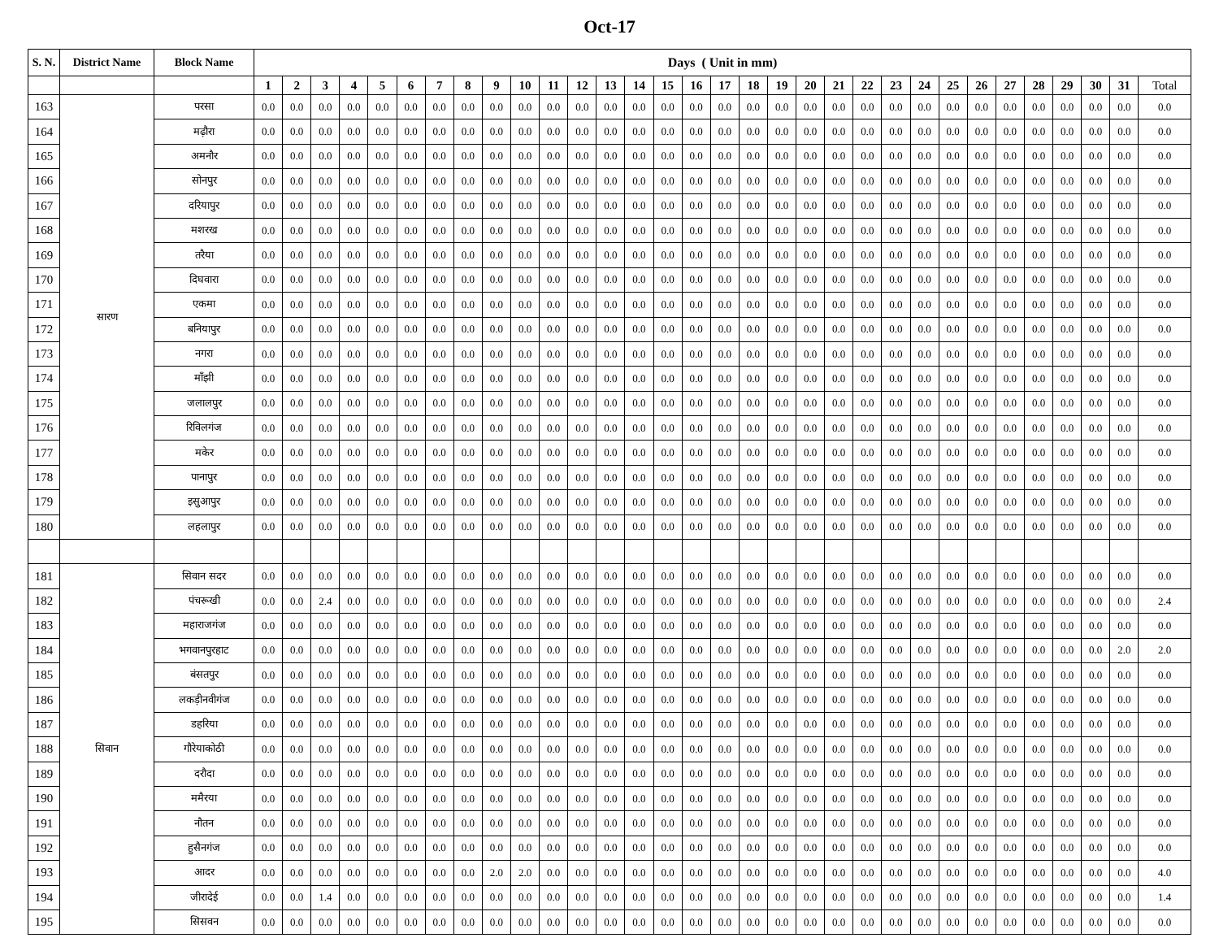Oct-17
| S. N. | District Name | Block Name | Days ( Unit in mm) | | | | | | | | | | | | | | | | | | | | | | | | | | | | | | | |
| --- | --- | --- | --- | --- | --- | --- | --- | --- | --- | --- | --- | --- | --- | --- | --- | --- | --- | --- | --- | --- | --- | --- | --- | --- | --- | --- | --- | --- | --- | --- | --- | --- | --- | --- |
| | | | 1 | 2 | 3 | 4 | 5 | 6 | 7 | 8 | 9 | 10 | 11 | 12 | 13 | 14 | 15 | 16 | 17 | 18 | 19 | 20 | 21 | 22 | 23 | 24 | 25 | 26 | 27 | 28 | 29 | 30 | 31 | Total |
| 163 | सारण | परसा | 0.0 | 0.0 | 0.0 | 0.0 | 0.0 | 0.0 | 0.0 | 0.0 | 0.0 | 0.0 | 0.0 | 0.0 | 0.0 | 0.0 | 0.0 | 0.0 | 0.0 | 0.0 | 0.0 | 0.0 | 0.0 | 0.0 | 0.0 | 0.0 | 0.0 | 0.0 | 0.0 | 0.0 | 0.0 | 0.0 | 0.0 | 0.0 |
| 164 | | मढ़ौरा | 0.0 | 0.0 | 0.0 | 0.0 | 0.0 | 0.0 | 0.0 | 0.0 | 0.0 | 0.0 | 0.0 | 0.0 | 0.0 | 0.0 | 0.0 | 0.0 | 0.0 | 0.0 | 0.0 | 0.0 | 0.0 | 0.0 | 0.0 | 0.0 | 0.0 | 0.0 | 0.0 | 0.0 | 0.0 | 0.0 | 0.0 | 0.0 |
| 165 | | अमनौर | 0.0 | 0.0 | 0.0 | 0.0 | 0.0 | 0.0 | 0.0 | 0.0 | 0.0 | 0.0 | 0.0 | 0.0 | 0.0 | 0.0 | 0.0 | 0.0 | 0.0 | 0.0 | 0.0 | 0.0 | 0.0 | 0.0 | 0.0 | 0.0 | 0.0 | 0.0 | 0.0 | 0.0 | 0.0 | 0.0 | 0.0 | 0.0 |
| 166 | | सोनपुर | 0.0 | 0.0 | 0.0 | 0.0 | 0.0 | 0.0 | 0.0 | 0.0 | 0.0 | 0.0 | 0.0 | 0.0 | 0.0 | 0.0 | 0.0 | 0.0 | 0.0 | 0.0 | 0.0 | 0.0 | 0.0 | 0.0 | 0.0 | 0.0 | 0.0 | 0.0 | 0.0 | 0.0 | 0.0 | 0.0 | 0.0 | 0.0 |
| 167 | | दरियापुर | 0.0 | 0.0 | 0.0 | 0.0 | 0.0 | 0.0 | 0.0 | 0.0 | 0.0 | 0.0 | 0.0 | 0.0 | 0.0 | 0.0 | 0.0 | 0.0 | 0.0 | 0.0 | 0.0 | 0.0 | 0.0 | 0.0 | 0.0 | 0.0 | 0.0 | 0.0 | 0.0 | 0.0 | 0.0 | 0.0 | 0.0 | 0.0 |
| 168 | | मशरख | 0.0 | 0.0 | 0.0 | 0.0 | 0.0 | 0.0 | 0.0 | 0.0 | 0.0 | 0.0 | 0.0 | 0.0 | 0.0 | 0.0 | 0.0 | 0.0 | 0.0 | 0.0 | 0.0 | 0.0 | 0.0 | 0.0 | 0.0 | 0.0 | 0.0 | 0.0 | 0.0 | 0.0 | 0.0 | 0.0 | 0.0 | 0.0 |
| 169 | | तरैया | 0.0 | 0.0 | 0.0 | 0.0 | 0.0 | 0.0 | 0.0 | 0.0 | 0.0 | 0.0 | 0.0 | 0.0 | 0.0 | 0.0 | 0.0 | 0.0 | 0.0 | 0.0 | 0.0 | 0.0 | 0.0 | 0.0 | 0.0 | 0.0 | 0.0 | 0.0 | 0.0 | 0.0 | 0.0 | 0.0 | 0.0 | 0.0 |
| 170 | | दिघवारा | 0.0 | 0.0 | 0.0 | 0.0 | 0.0 | 0.0 | 0.0 | 0.0 | 0.0 | 0.0 | 0.0 | 0.0 | 0.0 | 0.0 | 0.0 | 0.0 | 0.0 | 0.0 | 0.0 | 0.0 | 0.0 | 0.0 | 0.0 | 0.0 | 0.0 | 0.0 | 0.0 | 0.0 | 0.0 | 0.0 | 0.0 | 0.0 |
| 171 | | एकमा | 0.0 | 0.0 | 0.0 | 0.0 | 0.0 | 0.0 | 0.0 | 0.0 | 0.0 | 0.0 | 0.0 | 0.0 | 0.0 | 0.0 | 0.0 | 0.0 | 0.0 | 0.0 | 0.0 | 0.0 | 0.0 | 0.0 | 0.0 | 0.0 | 0.0 | 0.0 | 0.0 | 0.0 | 0.0 | 0.0 | 0.0 | 0.0 |
| 172 | | बनियापुर | 0.0 | 0.0 | 0.0 | 0.0 | 0.0 | 0.0 | 0.0 | 0.0 | 0.0 | 0.0 | 0.0 | 0.0 | 0.0 | 0.0 | 0.0 | 0.0 | 0.0 | 0.0 | 0.0 | 0.0 | 0.0 | 0.0 | 0.0 | 0.0 | 0.0 | 0.0 | 0.0 | 0.0 | 0.0 | 0.0 | 0.0 | 0.0 |
| 173 | | नगरा | 0.0 | 0.0 | 0.0 | 0.0 | 0.0 | 0.0 | 0.0 | 0.0 | 0.0 | 0.0 | 0.0 | 0.0 | 0.0 | 0.0 | 0.0 | 0.0 | 0.0 | 0.0 | 0.0 | 0.0 | 0.0 | 0.0 | 0.0 | 0.0 | 0.0 | 0.0 | 0.0 | 0.0 | 0.0 | 0.0 | 0.0 | 0.0 |
| 174 | | माँझी | 0.0 | 0.0 | 0.0 | 0.0 | 0.0 | 0.0 | 0.0 | 0.0 | 0.0 | 0.0 | 0.0 | 0.0 | 0.0 | 0.0 | 0.0 | 0.0 | 0.0 | 0.0 | 0.0 | 0.0 | 0.0 | 0.0 | 0.0 | 0.0 | 0.0 | 0.0 | 0.0 | 0.0 | 0.0 | 0.0 | 0.0 | 0.0 |
| 175 | | जलालपुर | 0.0 | 0.0 | 0.0 | 0.0 | 0.0 | 0.0 | 0.0 | 0.0 | 0.0 | 0.0 | 0.0 | 0.0 | 0.0 | 0.0 | 0.0 | 0.0 | 0.0 | 0.0 | 0.0 | 0.0 | 0.0 | 0.0 | 0.0 | 0.0 | 0.0 | 0.0 | 0.0 | 0.0 | 0.0 | 0.0 | 0.0 | 0.0 |
| 176 | | रिविलगंज | 0.0 | 0.0 | 0.0 | 0.0 | 0.0 | 0.0 | 0.0 | 0.0 | 0.0 | 0.0 | 0.0 | 0.0 | 0.0 | 0.0 | 0.0 | 0.0 | 0.0 | 0.0 | 0.0 | 0.0 | 0.0 | 0.0 | 0.0 | 0.0 | 0.0 | 0.0 | 0.0 | 0.0 | 0.0 | 0.0 | 0.0 | 0.0 |
| 177 | | मकेर | 0.0 | 0.0 | 0.0 | 0.0 | 0.0 | 0.0 | 0.0 | 0.0 | 0.0 | 0.0 | 0.0 | 0.0 | 0.0 | 0.0 | 0.0 | 0.0 | 0.0 | 0.0 | 0.0 | 0.0 | 0.0 | 0.0 | 0.0 | 0.0 | 0.0 | 0.0 | 0.0 | 0.0 | 0.0 | 0.0 | 0.0 | 0.0 |
| 178 | | पानापुर | 0.0 | 0.0 | 0.0 | 0.0 | 0.0 | 0.0 | 0.0 | 0.0 | 0.0 | 0.0 | 0.0 | 0.0 | 0.0 | 0.0 | 0.0 | 0.0 | 0.0 | 0.0 | 0.0 | 0.0 | 0.0 | 0.0 | 0.0 | 0.0 | 0.0 | 0.0 | 0.0 | 0.0 | 0.0 | 0.0 | 0.0 | 0.0 |
| 179 | | इसुआपुर | 0.0 | 0.0 | 0.0 | 0.0 | 0.0 | 0.0 | 0.0 | 0.0 | 0.0 | 0.0 | 0.0 | 0.0 | 0.0 | 0.0 | 0.0 | 0.0 | 0.0 | 0.0 | 0.0 | 0.0 | 0.0 | 0.0 | 0.0 | 0.0 | 0.0 | 0.0 | 0.0 | 0.0 | 0.0 | 0.0 | 0.0 | 0.0 |
| 180 | | लहलापुर | 0.0 | 0.0 | 0.0 | 0.0 | 0.0 | 0.0 | 0.0 | 0.0 | 0.0 | 0.0 | 0.0 | 0.0 | 0.0 | 0.0 | 0.0 | 0.0 | 0.0 | 0.0 | 0.0 | 0.0 | 0.0 | 0.0 | 0.0 | 0.0 | 0.0 | 0.0 | 0.0 | 0.0 | 0.0 | 0.0 | 0.0 | 0.0 |
| 181 | सिवान | सिवान सदर | 0.0 | 0.0 | 0.0 | 0.0 | 0.0 | 0.0 | 0.0 | 0.0 | 0.0 | 0.0 | 0.0 | 0.0 | 0.0 | 0.0 | 0.0 | 0.0 | 0.0 | 0.0 | 0.0 | 0.0 | 0.0 | 0.0 | 0.0 | 0.0 | 0.0 | 0.0 | 0.0 | 0.0 | 0.0 | 0.0 | 0.0 | 0.0 |
| 182 | | पंचरूखी | 0.0 | 0.0 | 2.4 | 0.0 | 0.0 | 0.0 | 0.0 | 0.0 | 0.0 | 0.0 | 0.0 | 0.0 | 0.0 | 0.0 | 0.0 | 0.0 | 0.0 | 0.0 | 0.0 | 0.0 | 0.0 | 0.0 | 0.0 | 0.0 | 0.0 | 0.0 | 0.0 | 0.0 | 0.0 | 0.0 | 0.0 | 2.4 |
| 183 | | महाराजगंज | 0.0 | 0.0 | 0.0 | 0.0 | 0.0 | 0.0 | 0.0 | 0.0 | 0.0 | 0.0 | 0.0 | 0.0 | 0.0 | 0.0 | 0.0 | 0.0 | 0.0 | 0.0 | 0.0 | 0.0 | 0.0 | 0.0 | 0.0 | 0.0 | 0.0 | 0.0 | 0.0 | 0.0 | 0.0 | 0.0 | 0.0 | 0.0 |
| 184 | | भगवानपुरहाट | 0.0 | 0.0 | 0.0 | 0.0 | 0.0 | 0.0 | 0.0 | 0.0 | 0.0 | 0.0 | 0.0 | 0.0 | 0.0 | 0.0 | 0.0 | 0.0 | 0.0 | 0.0 | 0.0 | 0.0 | 0.0 | 0.0 | 0.0 | 0.0 | 0.0 | 0.0 | 0.0 | 0.0 | 0.0 | 0.0 | 2.0 | 2.0 |
| 185 | | बंसतपुर | 0.0 | 0.0 | 0.0 | 0.0 | 0.0 | 0.0 | 0.0 | 0.0 | 0.0 | 0.0 | 0.0 | 0.0 | 0.0 | 0.0 | 0.0 | 0.0 | 0.0 | 0.0 | 0.0 | 0.0 | 0.0 | 0.0 | 0.0 | 0.0 | 0.0 | 0.0 | 0.0 | 0.0 | 0.0 | 0.0 | 0.0 | 0.0 |
| 186 | | लकड़ीनवीगंज | 0.0 | 0.0 | 0.0 | 0.0 | 0.0 | 0.0 | 0.0 | 0.0 | 0.0 | 0.0 | 0.0 | 0.0 | 0.0 | 0.0 | 0.0 | 0.0 | 0.0 | 0.0 | 0.0 | 0.0 | 0.0 | 0.0 | 0.0 | 0.0 | 0.0 | 0.0 | 0.0 | 0.0 | 0.0 | 0.0 | 0.0 | 0.0 |
| 187 | | डहरिया | 0.0 | 0.0 | 0.0 | 0.0 | 0.0 | 0.0 | 0.0 | 0.0 | 0.0 | 0.0 | 0.0 | 0.0 | 0.0 | 0.0 | 0.0 | 0.0 | 0.0 | 0.0 | 0.0 | 0.0 | 0.0 | 0.0 | 0.0 | 0.0 | 0.0 | 0.0 | 0.0 | 0.0 | 0.0 | 0.0 | 0.0 | 0.0 |
| 188 | | गौरेयाकोठी | 0.0 | 0.0 | 0.0 | 0.0 | 0.0 | 0.0 | 0.0 | 0.0 | 0.0 | 0.0 | 0.0 | 0.0 | 0.0 | 0.0 | 0.0 | 0.0 | 0.0 | 0.0 | 0.0 | 0.0 | 0.0 | 0.0 | 0.0 | 0.0 | 0.0 | 0.0 | 0.0 | 0.0 | 0.0 | 0.0 | 0.0 | 0.0 |
| 189 | | दरौदा | 0.0 | 0.0 | 0.0 | 0.0 | 0.0 | 0.0 | 0.0 | 0.0 | 0.0 | 0.0 | 0.0 | 0.0 | 0.0 | 0.0 | 0.0 | 0.0 | 0.0 | 0.0 | 0.0 | 0.0 | 0.0 | 0.0 | 0.0 | 0.0 | 0.0 | 0.0 | 0.0 | 0.0 | 0.0 | 0.0 | 0.0 | 0.0 |
| 190 | | ममैरया | 0.0 | 0.0 | 0.0 | 0.0 | 0.0 | 0.0 | 0.0 | 0.0 | 0.0 | 0.0 | 0.0 | 0.0 | 0.0 | 0.0 | 0.0 | 0.0 | 0.0 | 0.0 | 0.0 | 0.0 | 0.0 | 0.0 | 0.0 | 0.0 | 0.0 | 0.0 | 0.0 | 0.0 | 0.0 | 0.0 | 0.0 | 0.0 |
| 191 | | नौतन | 0.0 | 0.0 | 0.0 | 0.0 | 0.0 | 0.0 | 0.0 | 0.0 | 0.0 | 0.0 | 0.0 | 0.0 | 0.0 | 0.0 | 0.0 | 0.0 | 0.0 | 0.0 | 0.0 | 0.0 | 0.0 | 0.0 | 0.0 | 0.0 | 0.0 | 0.0 | 0.0 | 0.0 | 0.0 | 0.0 | 0.0 | 0.0 |
| 192 | | हुसैनगंज | 0.0 | 0.0 | 0.0 | 0.0 | 0.0 | 0.0 | 0.0 | 0.0 | 0.0 | 0.0 | 0.0 | 0.0 | 0.0 | 0.0 | 0.0 | 0.0 | 0.0 | 0.0 | 0.0 | 0.0 | 0.0 | 0.0 | 0.0 | 0.0 | 0.0 | 0.0 | 0.0 | 0.0 | 0.0 | 0.0 | 0.0 | 0.0 |
| 193 | | आदर | 0.0 | 0.0 | 0.0 | 0.0 | 0.0 | 0.0 | 0.0 | 0.0 | 2.0 | 2.0 | 0.0 | 0.0 | 0.0 | 0.0 | 0.0 | 0.0 | 0.0 | 0.0 | 0.0 | 0.0 | 0.0 | 0.0 | 0.0 | 0.0 | 0.0 | 0.0 | 0.0 | 0.0 | 0.0 | 0.0 | 0.0 | 4.0 |
| 194 | | जीरादेई | 0.0 | 0.0 | 1.4 | 0.0 | 0.0 | 0.0 | 0.0 | 0.0 | 0.0 | 0.0 | 0.0 | 0.0 | 0.0 | 0.0 | 0.0 | 0.0 | 0.0 | 0.0 | 0.0 | 0.0 | 0.0 | 0.0 | 0.0 | 0.0 | 0.0 | 0.0 | 0.0 | 0.0 | 0.0 | 0.0 | 0.0 | 1.4 |
| 195 | | सिसवन | 0.0 | 0.0 | 0.0 | 0.0 | 0.0 | 0.0 | 0.0 | 0.0 | 0.0 | 0.0 | 0.0 | 0.0 | 0.0 | 0.0 | 0.0 | 0.0 | 0.0 | 0.0 | 0.0 | 0.0 | 0.0 | 0.0 | 0.0 | 0.0 | 0.0 | 0.0 | 0.0 | 0.0 | 0.0 | 0.0 | 0.0 | 0.0 |